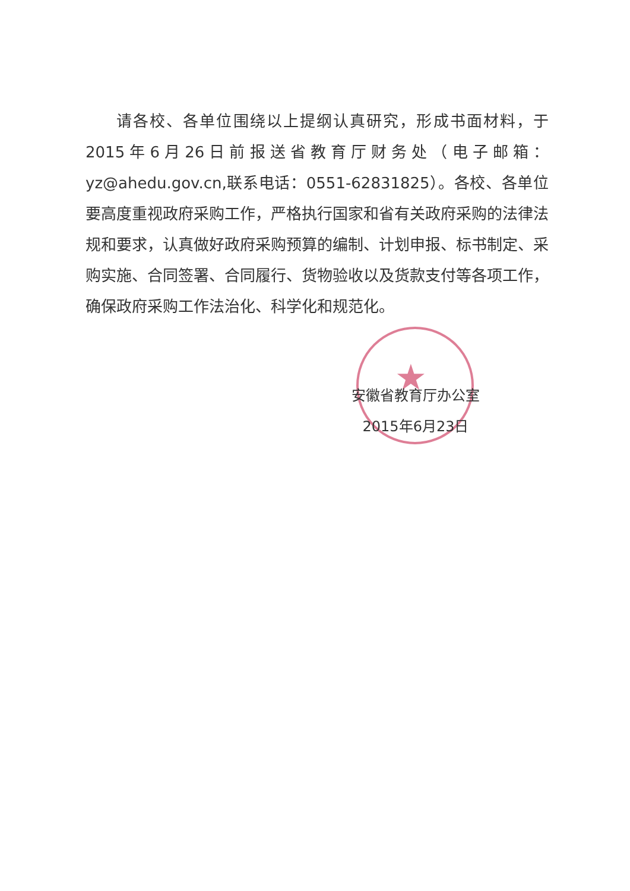★
请各校、各单位围绕以上提纲认真研究，形成书面材料，于2015年6月26日前报送省教育厅财务处（电子邮箱：yz@ahedu.gov.cn,联系电话：0551-62831825）。各校、各单位要高度重视政府采购工作，严格执行国家和省有关政府采购的法律法规和要求，认真做好政府采购预算的编制、计划申报、标书制定、采购实施、合同签署、合同履行、货物验收以及货款支付等各项工作，确保政府采购工作法治化、科学化和规范化。
安徽省教育厅办公室
2015年6月23日